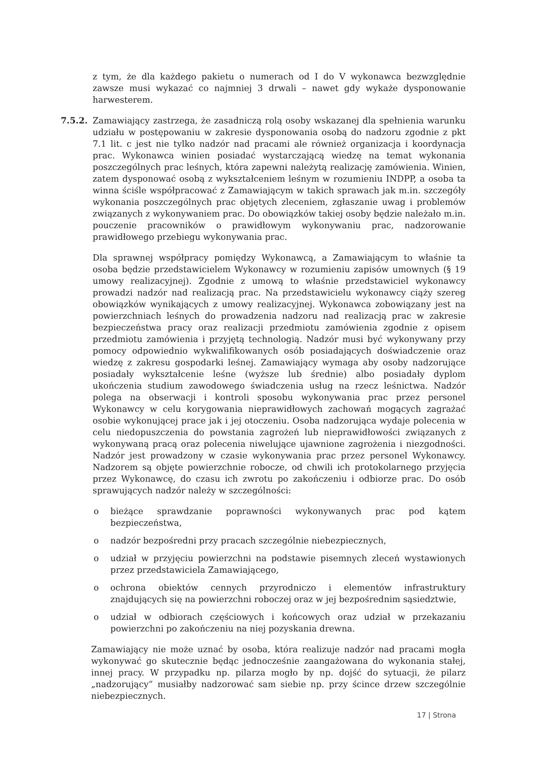z tym, że dla każdego pakietu o numerach od I do V wykonawca bezwzględnie zawsze musi wykazać co najmniej 3 drwali – nawet gdy wykaże dysponowanie harwesterem.
7.5.2. Zamawiający zastrzega, że zasadniczą rolą osoby wskazanej dla spełnienia warunku udziału w postępowaniu w zakresie dysponowania osobą do nadzoru zgodnie z pkt 7.1 lit. c jest nie tylko nadzór nad pracami ale również organizacja i koordynacja prac. Wykonawca winien posiadać wystarczającą wiedzę na temat wykonania poszczególnych prac leśnych, która zapewni należytą realizację zamówienia. Winien, zatem dysponować osobą z wykształceniem leśnym w rozumieniu INDPP, a osoba ta winna ściśle współpracować z Zamawiającym w takich sprawach jak m.in. szczegóły wykonania poszczególnych prac objętych zleceniem, zgłaszanie uwag i problemów związanych z wykonywaniem prac. Do obowiązków takiej osoby będzie należało m.in. pouczenie pracowników o prawidłowym wykonywaniu prac, nadzorowanie prawidłowego przebiegu wykonywania prac.
Dla sprawnej współpracy pomiędzy Wykonawcą, a Zamawiającym to właśnie ta osoba będzie przedstawicielem Wykonawcy w rozumieniu zapisów umownych (§ 19 umowy realizacyjnej). Zgodnie z umową to właśnie przedstawiciel wykonawcy prowadzi nadzór nad realizacją prac. Na przedstawicielu wykonawcy ciąży szereg obowiązków wynikających z umowy realizacyjnej. Wykonawca zobowiązany jest na powierzchniach leśnych do prowadzenia nadzoru nad realizacją prac w zakresie bezpieczeństwa pracy oraz realizacji przedmiotu zamówienia zgodnie z opisem przedmiotu zamówienia i przyjętą technologią. Nadzór musi być wykonywany przy pomocy odpowiednio wykwalifikowanych osób posiadających doświadczenie oraz wiedzę z zakresu gospodarki leśnej. Zamawiający wymaga aby osoby nadzorujące posiadały wykształcenie leśne (wyższe lub średnie) albo posiadały dyplom ukończenia studium zawodowego świadczenia usług na rzecz leśnictwa. Nadzór polega na obserwacji i kontroli sposobu wykonywania prac przez personel Wykonawcy w celu korygowania nieprawidłowych zachowań mogących zagrażać osobie wykonującej prace jak i jej otoczeniu. Osoba nadzorująca wydaje polecenia w celu niedopuszczenia do powstania zagrożeń lub nieprawidłowości związanych z wykonywaną pracą oraz polecenia niwelujące ujawnione zagrożenia i niezgodności. Nadzór jest prowadzony w czasie wykonywania prac przez personel Wykonawcy. Nadzorem są objęte powierzchnie robocze, od chwili ich protokolarnego przyjęcia przez Wykonawcę, do czasu ich zwrotu po zakończeniu i odbiorze prac. Do osób sprawujących nadzór należy w szczególności:
o bieżące sprawdzanie poprawności wykonywanych prac pod kątem bezpieczeństwa,
o nadzór bezpośredni przy pracach szczególnie niebezpiecznych,
o udział w przyjęciu powierzchni na podstawie pisemnych zleceń wystawionych przez przedstawiciela Zamawiającego,
o ochrona obiektów cennych przyrodniczo i elementów infrastruktury znajdujących się na powierzchni roboczej oraz w jej bezpośrednim sąsiedztwie,
o udział w odbiorach częściowych i końcowych oraz udział w przekazaniu powierzchni po zakończeniu na niej pozyskania drewna.
Zamawiający nie może uznać by osoba, która realizuje nadzór nad pracami mogła wykonywać go skutecznie będąc jednocześnie zaangażowana do wykonania stałej, innej pracy. W przypadku np. pilarza mogło by np. dojść do sytuacji, że pilarz „nadzorujący” musiałby nadzorować sam siebie np. przy ścince drzew szczególnie niebezpiecznych.
17 | Strona